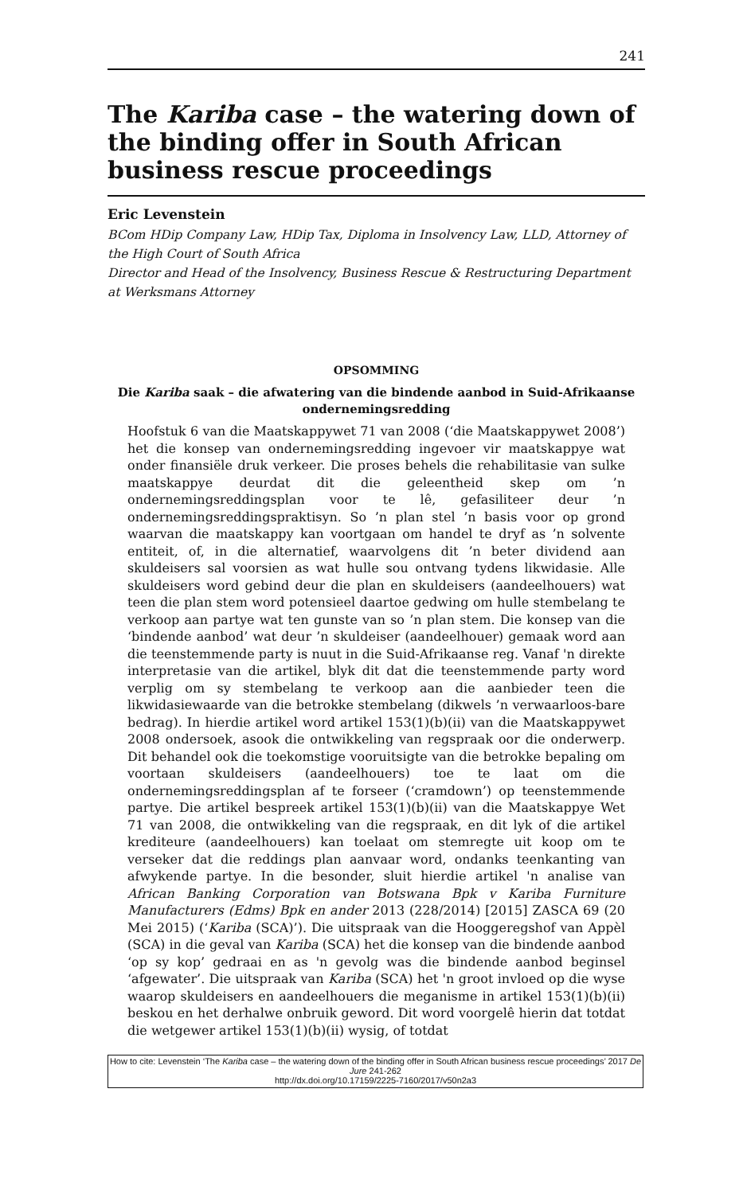241
The Kariba case – the watering down of the binding offer in South African business rescue proceedings
Eric Levenstein
BCom HDip Company Law, HDip Tax, Diploma in Insolvency Law, LLD, Attorney of the High Court of South Africa
Director and Head of the Insolvency, Business Rescue & Restructuring Department at Werksmans Attorney
OPSOMMING
Die Kariba saak – die afwatering van die bindende aanbod in Suid-Afrikaanse ondernemingsredding
Hoofstuk 6 van die Maatskappywet 71 van 2008 (‘die Maatskappywet 2008’) het die konsep van ondernemingsredding ingevoer vir maatskappye wat onder finansiële druk verkeer. Die proses behels die rehabilitasie van sulke maatskappye deurdat dit die geleentheid skep om ’n ondernemingsreddingsplan voor te lê, gefasiliteer deur ’n ondernemingsreddingspraktisyn. So ’n plan stel ’n basis voor op grond waarvan die maatskappy kan voortgaan om handel te dryf as ’n solvente entiteit, of, in die alternatief, waarvolgens dit ’n beter dividend aan skuldeisers sal voorsien as wat hulle sou ontvang tydens likwidasie. Alle skuldeisers word gebind deur die plan en skuldeisers (aandeelhouers) wat teen die plan stem word potensieel daartoe gedwing om hulle stembelang te verkoop aan partye wat ten gunste van so ’n plan stem. Die konsep van die ‘bindende aanbod’ wat deur ’n skuldeiser (aandeelhouer) gemaak word aan die teenstemmende party is nuut in die Suid-Afrikaanse reg. Vanaf 'n direkte interpretasie van die artikel, blyk dit dat die teenstemmende party word verplig om sy stembelang te verkoop aan die aanbieder teen die likwidasiewaarde van die betrokke stembelang (dikwels ’n verwaarloos-bare bedrag). In hierdie artikel word artikel 153(1)(b)(ii) van die Maatskappywet 2008 ondersoek, asook die ontwikkeling van regspraak oor die onderwerp. Dit behandel ook die toekomstige vooruitsigte van die betrokke bepaling om voortaan skuldeisers (aandeelhouers) toe te laat om die ondernemingsreddingsplan af te forseer (‘cramdown’) op teenstemmende partye. Die artikel bespreek artikel 153(1)(b)(ii) van die Maatskappye Wet 71 van 2008, die ontwikkeling van die regspraak, en dit lyk of die artikel krediteure (aandeelhouers) kan toelaat om stemregte uit koop om te verseker dat die reddings plan aanvaar word, ondanks teenkanting van afwykende partye. In die besonder, sluit hierdie artikel 'n analise van African Banking Corporation van Botswana Bpk v Kariba Furniture Manufacturers (Edms) Bpk en ander 2013 (228/2014) [2015] ZASCA 69 (20 Mei 2015) (‘Kariba (SCA)’). Die uitspraak van die Hooggeregshof van Appèl (SCA) in die geval van Kariba (SCA) het die konsep van die bindende aanbod ‘op sy kop’ gedraai en as 'n gevolg was die bindende aanbod beginsel ‘afgewater’. Die uitspraak van Kariba (SCA) het 'n groot invloed op die wyse waarop skuldeisers en aandeelhouers die meganisme in artikel 153(1)(b)(ii) beskou en het derhalwe onbruik geword. Dit word voorgelê hierin dat totdat die wetgewer artikel 153(1)(b)(ii) wysig, of totdat
How to cite: Levenstein ‘The Kariba case – the watering down of the binding offer in South African business rescue proceedings’ 2017 De Jure 241-262
http://dx.doi.org/10.17159/2225-7160/2017/v50n2a3